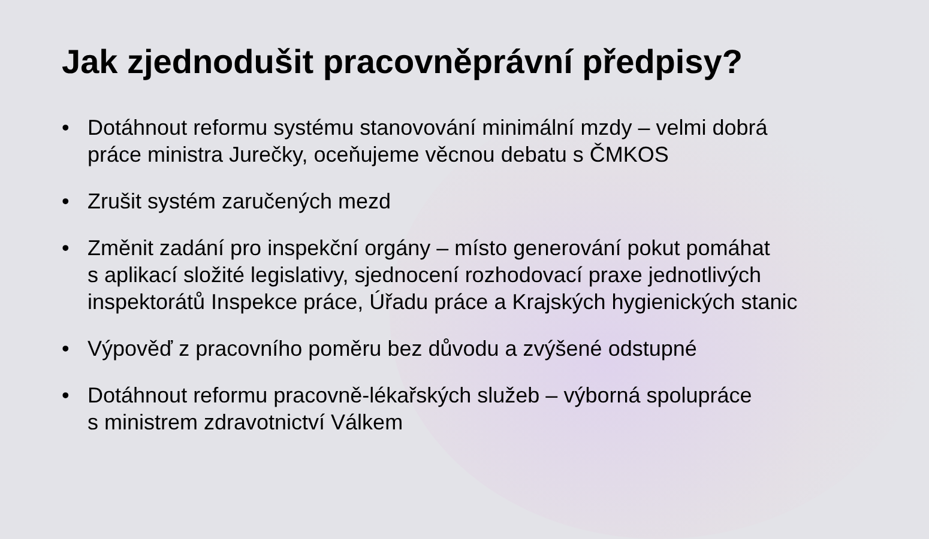Jak zjednodušit pracovněprávní předpisy?
• Dotáhnout reformu systému stanovování minimální mzdy – velmi dobrá
práce ministra Jurečky, oceňujeme věcnou debatu s ČMKOS
• Zrušit systém zaručených mezd
• Změnit zadání pro inspekční orgány – místo generování pokut pomáhat
s aplikací složité legislativy, sjednocení rozhodovací praxe jednotlivých
inspektorátů Inspekce práce, Úřadu práce a Krajských hygienických stanic
• Výpověď z pracovního poměru bez důvodu a zvýšené odstupné
• Dotáhnout reformu pracovně-lékařských služeb – výborná spolupráce
s ministrem zdravotnictví Válkem